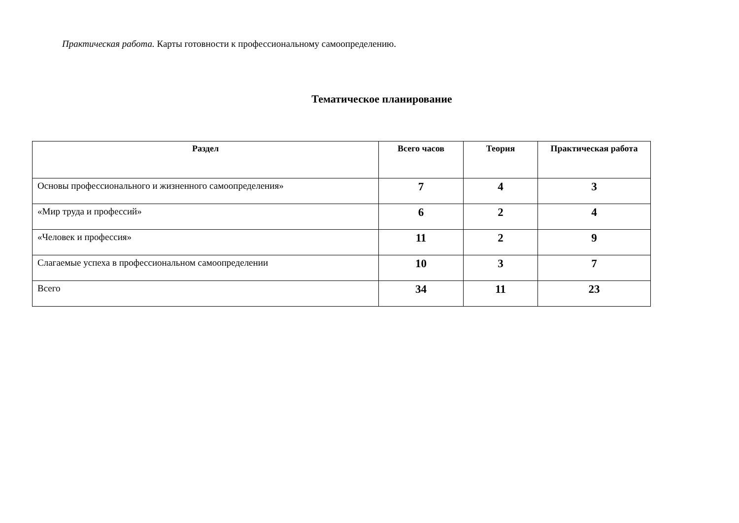Практическая работа. Карты готовности к профессиональному самоопределению.
Тематическое планирование
| Раздел | Всего часов | Теория | Практическая работа |
| --- | --- | --- | --- |
| Основы профессионального и жизненного самоопределения» | 7 | 4 | 3 |
| «Мир труда и профессий» | 6 | 2 | 4 |
| «Человек и профессия» | 11 | 2 | 9 |
| Слагаемые успеха в профессиональном самоопределении | 10 | 3 | 7 |
| Всего | 34 | 11 | 23 |